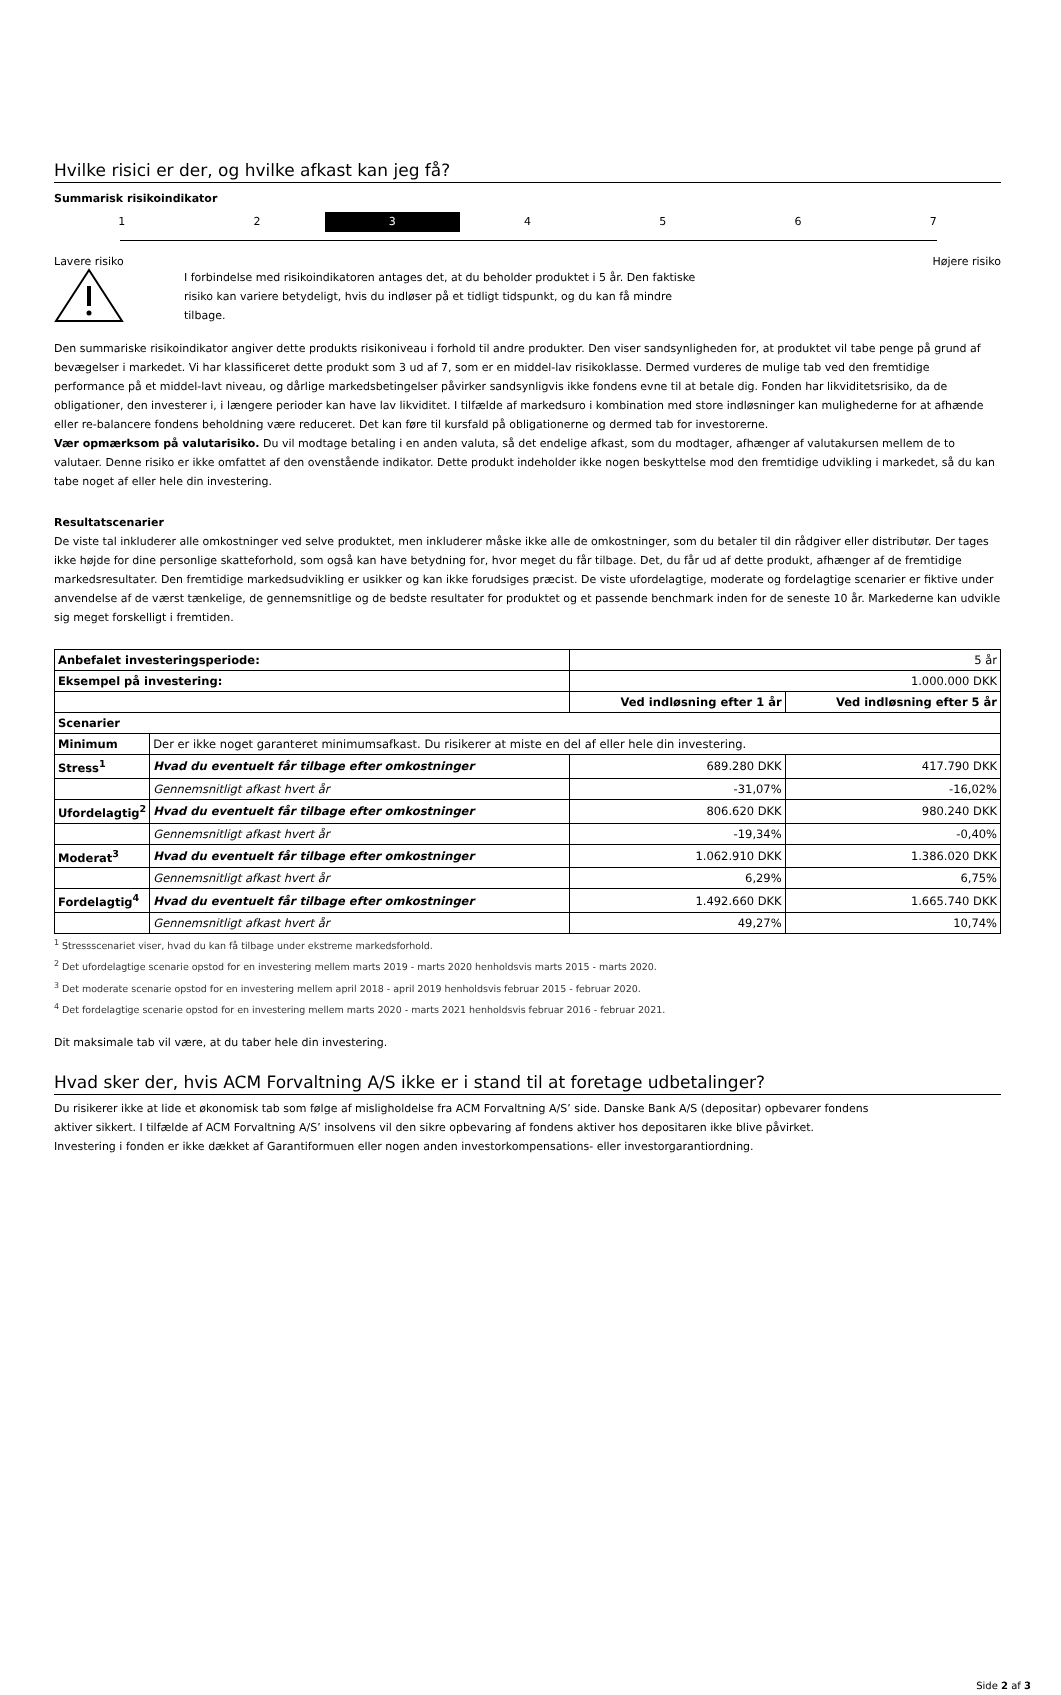Hvilke risici er der, og hvilke afkast kan jeg få?
Summarisk risikoindikator
1 2 3 4 5 6 7
Lavere risiko Højere risiko
I forbindelse med risikoindikatoren antages det, at du beholder produktet i 5 år. Den faktiske risiko kan variere betydeligt, hvis du indløser på et tidligt tidspunkt, og du kan få mindre tilbage.
Den summariske risikoindikator angiver dette produkts risikoniveau i forhold til andre produkter. Den viser sandsynligheden for, at produktet vil tabe penge på grund af bevægelser i markedet. Vi har klassificeret dette produkt som 3 ud af 7, som er en middel-lav risikoklasse. Dermed vurderes de mulige tab ved den fremtidige performance på et middel-lavt niveau, og dårlige markedsbetingelser påvirker sandsynligvis ikke fondens evne til at betale dig. Fonden har likviditetsrisiko, da de obligationer, den investerer i, i længere perioder kan have lav likviditet. I tilfælde af markedsuro i kombination med store indløsninger kan mulighederne for at afhænde eller re-balancere fondens beholdning være reduceret. Det kan føre til kursfald på obligationerne og dermed tab for investorerne.
Vær opmærksom på valutarisiko. Du vil modtage betaling i en anden valuta, så det endelige afkast, som du modtager, afhænger af valutakursen mellem de to valutaer. Denne risiko er ikke omfattet af den ovenstående indikator. Dette produkt indeholder ikke nogen beskyttelse mod den fremtidige udvikling i markedet, så du kan tabe noget af eller hele din investering.
Resultatscenarier
De viste tal inkluderer alle omkostninger ved selve produktet, men inkluderer måske ikke alle de omkostninger, som du betaler til din rådgiver eller distributør. Der tages ikke højde for dine personlige skatteforhold, som også kan have betydning for, hvor meget du får tilbage. Det, du får ud af dette produkt, afhænger af de fremtidige markedsresultater. Den fremtidige markedsudvikling er usikker og kan ikke forudsiges præcist. De viste ufordelagtige, moderate og fordelagtige scenarier er fiktive under anvendelse af de værst tænkelige, de gennemsnitlige og de bedste resultater for produktet og et passende benchmark inden for de seneste 10 år. Markederne kan udvikle sig meget forskelligt i fremtiden.
| Anbefalet investeringsperiode: | | 5 år | |
| Eksempel på investering: | | 1.000.000 DKK | |
| | | Ved indløsning efter 1 år | Ved indløsning efter 5 år |
| Scenarier | | | |
| Minimum | Der er ikke noget garanteret minimumsafkast. Du risikerer at miste en del af eller hele din investering. | | |
| Stress<sup>1</sup> | Hvad du eventuelt får tilbage efter omkostninger | 689.280 DKK | 417.790 DKK |
| | Gennemsnitligt afkast hvert år | -31,07% | -16,02% |
| Ufordelagtig<sup>2</sup> | Hvad du eventuelt får tilbage efter omkostninger | 806.620 DKK | 980.240 DKK |
| | Gennemsnitligt afkast hvert år | -19,34% | -0,40% |
| Moderat<sup>3</sup> | Hvad du eventuelt får tilbage efter omkostninger | 1.062.910 DKK | 1.386.020 DKK |
| | Gennemsnitligt afkast hvert år | 6,29% | 6,75% |
| Fordelagtig<sup>4</sup> | Hvad du eventuelt får tilbage efter omkostninger | 1.492.660 DKK | 1.665.740 DKK |
| | Gennemsnitligt afkast hvert år | 49,27% | 10,74% |
<sup>1</sup> Stressscenariet viser, hvad du kan få tilbage under ekstreme markedsforhold.
<sup>2</sup> Det ufordelagtige scenarie opstod for en investering mellem marts 2019 - marts 2020 henholdsvis marts 2015 - marts 2020.
<sup>3</sup> Det moderate scenarie opstod for en investering mellem april 2018 - april 2019 henholdsvis februar 2015 - februar 2020.
<sup>4</sup> Det fordelagtige scenarie opstod for en investering mellem marts 2020 - marts 2021 henholdsvis februar 2016 - februar 2021.
Dit maksimale tab vil være, at du taber hele din investering.
Hvad sker der, hvis ACM Forvaltning A/S ikke er i stand til at foretage udbetalinger?
Du risikerer ikke at lide et økonomisk tab som følge af misligholdelse fra ACM Forvaltning A/S’ side. Danske Bank A/S (depositar) opbevarer fondens
aktiver sikkert. I tilfælde af ACM Forvaltning A/S’ insolvens vil den sikre opbevaring af fondens aktiver hos depositaren ikke blive påvirket.
Investering i fonden er ikke dækket af Garantiformuen eller nogen anden investorkompensations- eller investorgarantiordning.
Side 2 af 3